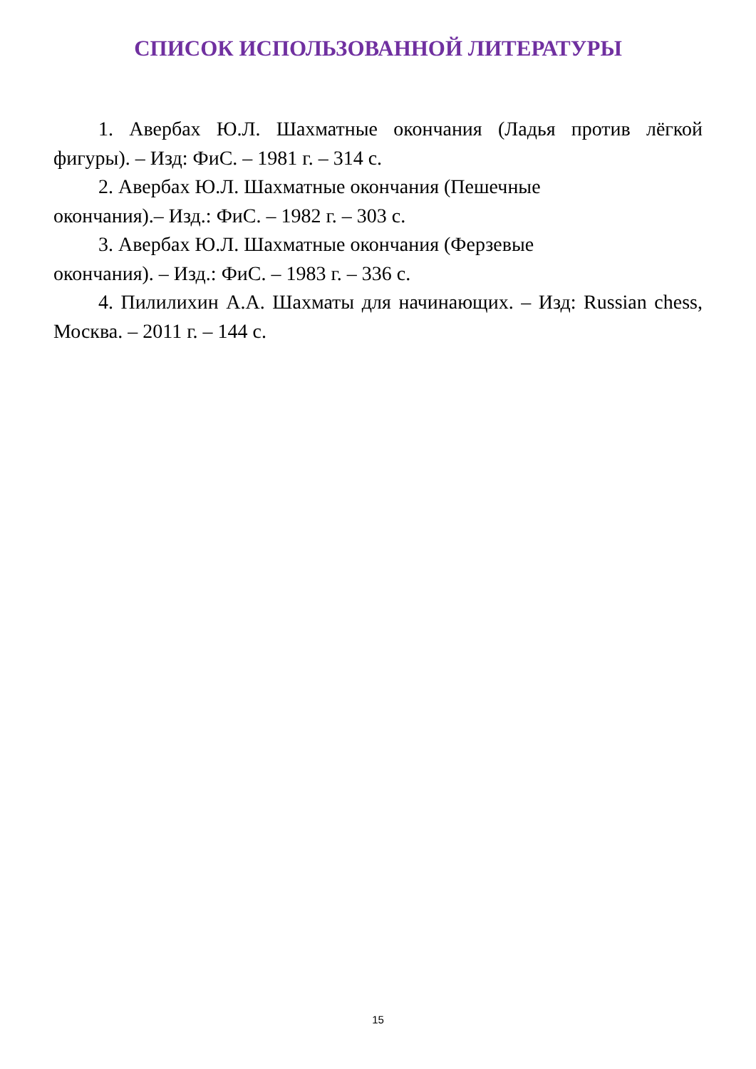СПИСОК ИСПОЛЬЗОВАННОЙ ЛИТЕРАТУРЫ
1. Авербах Ю.Л. Шахматные окончания (Ладья против лёгкой фигуры). – Изд: ФиС. – 1981 г. – 314 с.
2. Авербах Ю.Л. Шахматные окончания (Пешечные
окончания).– Изд.: ФиС. – 1982 г. – 303 с.
3. Авербах Ю.Л. Шахматные окончания (Ферзевые
окончания). – Изд.: ФиС. – 1983 г. – 336 с.
4. Пилилихин А.А. Шахматы для начинающих. – Изд: Russian chess, Москва. – 2011 г. – 144 с.
15